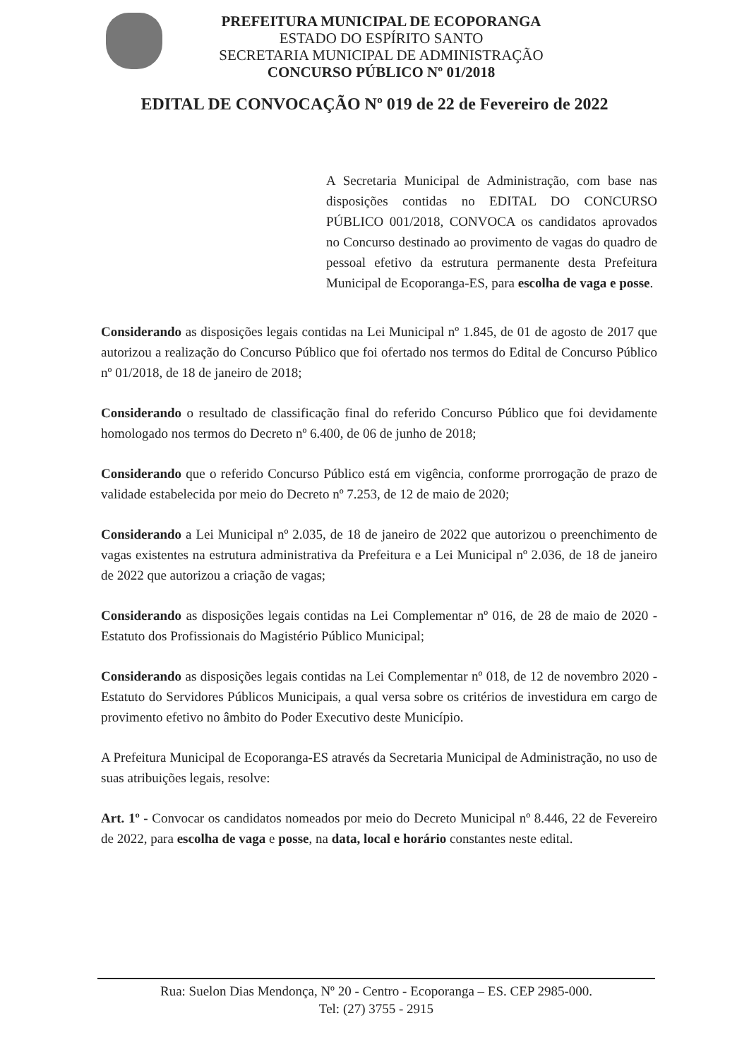PREFEITURA MUNICIPAL DE ECOPORANGA
ESTADO DO ESPÍRITO SANTO
SECRETARIA MUNICIPAL DE ADMINISTRAÇÃO
CONCURSO PÚBLICO Nº 01/2018
EDITAL DE CONVOCAÇÃO Nº 019 de 22 de Fevereiro de 2022
A Secretaria Municipal de Administração, com base nas disposições contidas no EDITAL DO CONCURSO PÚBLICO 001/2018, CONVOCA os candidatos aprovados no Concurso destinado ao provimento de vagas do quadro de pessoal efetivo da estrutura permanente desta Prefeitura Municipal de Ecoporanga-ES, para escolha de vaga e posse.
Considerando as disposições legais contidas na Lei Municipal nº 1.845, de 01 de agosto de 2017 que autorizou a realização do Concurso Público que foi ofertado nos termos do Edital de Concurso Público nº 01/2018, de 18 de janeiro de 2018;
Considerando o resultado de classificação final do referido Concurso Público que foi devidamente homologado nos termos do Decreto nº 6.400, de 06 de junho de 2018;
Considerando que o referido Concurso Público está em vigência, conforme prorrogação de prazo de validade estabelecida por meio do Decreto nº 7.253, de 12 de maio de 2020;
Considerando a Lei Municipal nº 2.035, de 18 de janeiro de 2022 que autorizou o preenchimento de vagas existentes na estrutura administrativa da Prefeitura e a Lei Municipal nº 2.036, de 18 de janeiro de 2022 que autorizou a criação de vagas;
Considerando as disposições legais contidas na Lei Complementar nº 016, de 28 de maio de 2020 - Estatuto dos Profissionais do Magistério Público Municipal;
Considerando as disposições legais contidas na Lei Complementar nº 018, de 12 de novembro 2020 - Estatuto do Servidores Públicos Municipais, a qual versa sobre os critérios de investidura em cargo de provimento efetivo no âmbito do Poder Executivo deste Município.
A Prefeitura Municipal de Ecoporanga-ES através da Secretaria Municipal de Administração, no uso de suas atribuições legais, resolve:
Art. 1º - Convocar os candidatos nomeados por meio do Decreto Municipal nº 8.446, 22 de Fevereiro de 2022, para escolha de vaga e posse, na data, local e horário constantes neste edital.
Rua: Suelon Dias Mendonça, Nº 20 - Centro - Ecoporanga – ES. CEP 2985-000.
Tel: (27) 3755 - 2915